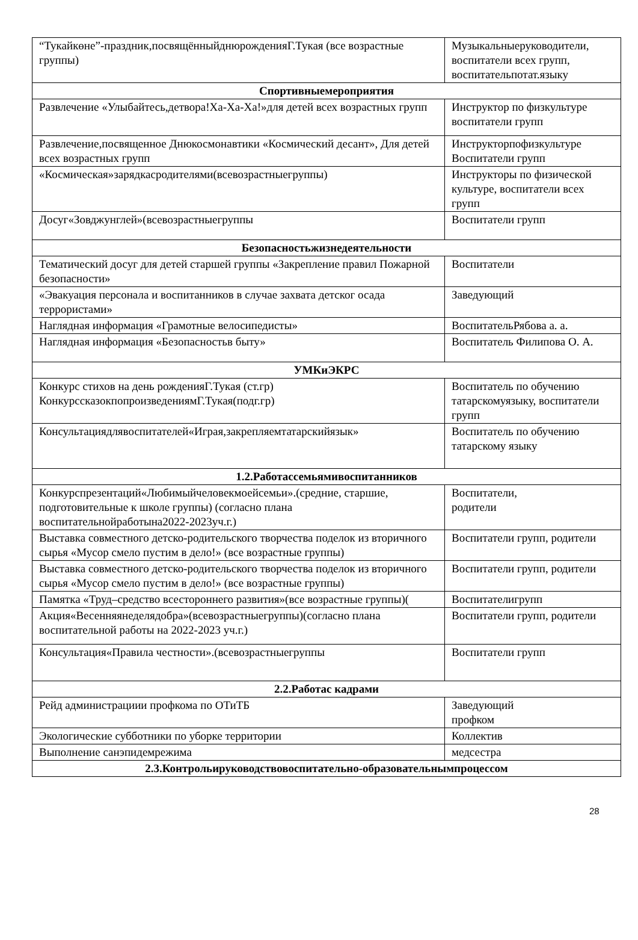| “Тукайкөне”-праздник,посвящённыйднюрожденияГ.Тукая (все возрастные группы) | Музыкальныеруководители, воспитатели всех групп, воспитательпотат.языку |
| Спортивныемероприятия | |
| Развлечение «Улыбайтесь,детвора!Ха-Ха-Ха!»для детей всех возрастных групп | Инструктор по физкультуре воспитатели групп |
| Развлечение,посвященное Днюкосмонавтики «Космический десант», Для детей всех возрастных групп | Инструкторпофизкультуре Воспитатели групп |
| «Космическая»зарядкасродителями(всевозрастныегруппы) | Инструкторы по физической культуре, воспитатели всех групп |
| Досуг«Зовджунглей»(всевозрастныегруппы | Воспитатели групп |
| Безопасностьжизнедеятельности | |
| Тематический досуг для детей старшей группы «Закрепление правил Пожарной безопасности» | Воспитатели |
| «Эвакуация персонала и воспитанников в случае захвата детског осада террористами» | Заведующий |
| Наглядная информация «Грамотные велосипедисты» | ВоспитательРябова а. а. |
| Наглядная информация «Безопасностьв быту» | Воспитатель Филипова О. А. |
| УМКиЭКРС | |
| Конкурс стихов на день рожденияГ.Тукая (ст.гр) КонкурссказокпопроизведениямГ.Тукая(подг.гр) | Воспитатель по обучению татарскомуязыку, воспитатели групп |
| Консультациядлявоспитателей«Играя,закрепляемтатарскийязык» | Воспитатель по обучению татарскому языку |
| 1.2.Работассемьямивоспитанников | |
| Конкурспрезентаций«Любимыйчеловекмоейсемьи».(средние, старшие, подготовительные к школе группы) (согласно плана воспитательнойработына2022-2023уч.г.) | Воспитатели, родители |
| Выставка совместного детско-родительского творчества поделок из вторичного сырья «Мусор смело пустим в дело!» (все возрастные группы) | Воспитатели групп, родители |
| Выставка совместного детско-родительского творчества поделок из вторичного сырья «Мусор смело пустим в дело!» (все возрастные группы) | Воспитатели групп, родители |
| Памятка «Труд–средство всестороннего развития»(все возрастные группы)( | Воспитателигрупп |
| Акция«Весенняянеделядобра»(всевозрастныегруппы)(согласно плана воспитательной работы на 2022-2023 уч.г.) | Воспитатели групп, родители |
| Консультация«Правила честности».(всевозрастныегруппы | Воспитатели групп |
| 2.2.Работас кадрами | |
| Рейд администрациии профкома по ОТиТБ | Заведующий профком |
| Экологические субботники по уборке территории | Коллектив |
| Выполнение санэпидемрежима | медсестра |
| 2.3.Контрольируководствовоспитательно-образовательнымпроцессом | |
28